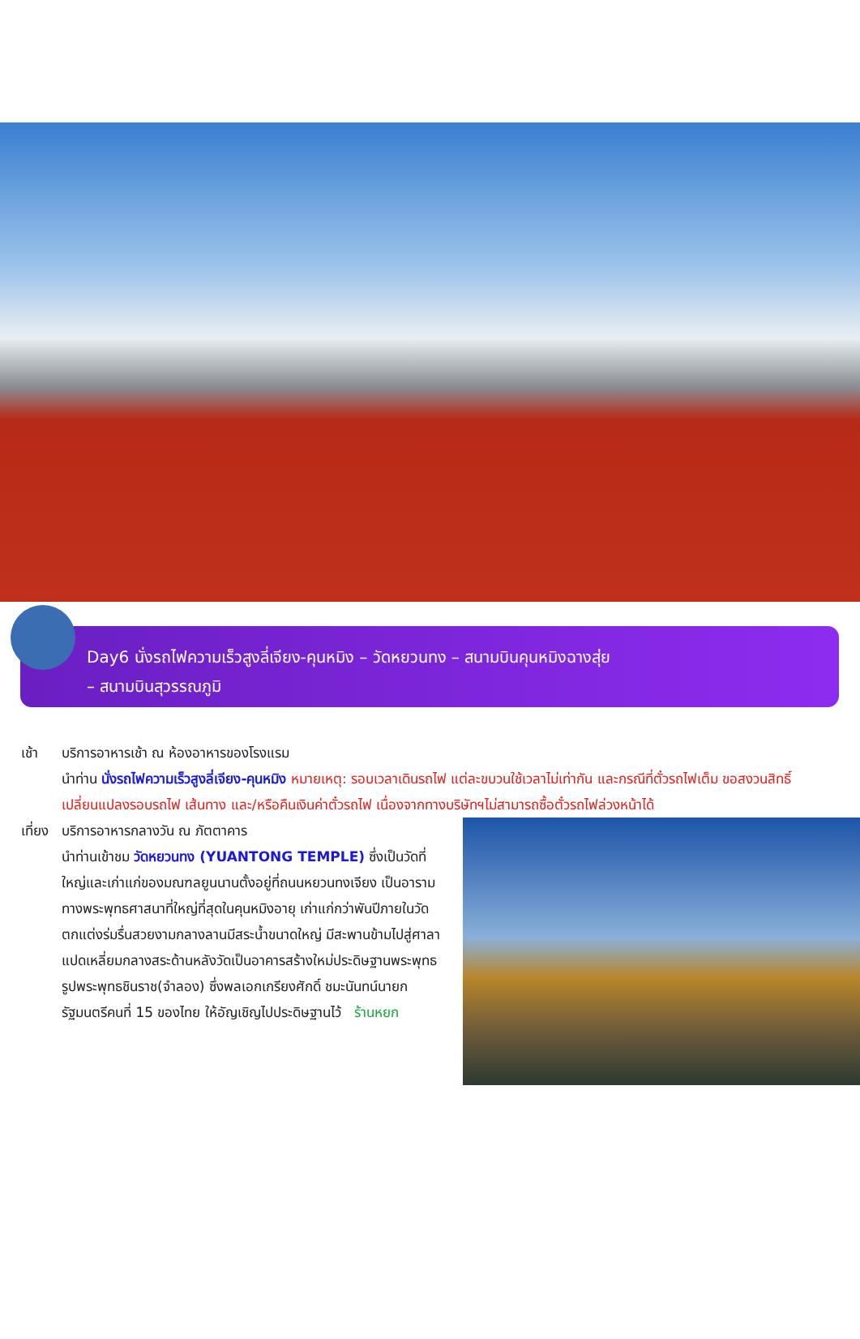Day6 นั่งรถไฟความเร็วสูงลี่เจียง-คุนหมิง – วัดหยวนทง – สนามบินคุนหมิงฉางสุ่ย
– สนามบินสุวรรณภูมิ
เช้า บริการอาหารเช้า ณ ห้องอาหารของโรงแรม
นำท่าน นั่งรถไฟความเร็วสูงลี่เจียง-คุนหมิง หมายเหตุ: รอบเวลาเดินรถไฟ แต่ละขบวนใช้เวลาไม่เท่ากัน และกรณีที่ตั๋วรถไฟเต็ม ขอสงวนสิทธิ์เปลี่ยนแปลงรอบรถไฟ เส้นทาง และ/หรือคืนเงินค่าตั๋วรถไฟ เนื่องจากทางบริษัทฯไม่สามารถซื้อตั๋วรถไฟล่วงหน้าได้
เที่ยง
บริการอาหารกลางวัน ณ ภัตตาคาร
นำท่านเข้าชม วัดหยวนทง (YUANTONG TEMPLE) ซึ่งเป็นวัดที่ใหญ่และเก่าแก่ของมณฑลยูนนานตั้งอยู่ที่ถนนหยวนทงเจียง เป็นอารามทางพระพุทธศาสนาที่ใหญ่ที่สุดในคุนหมิงอายุ เก่าแก่กว่าพันปีภายในวัดตกแต่งร่มรื่นสวยงามกลางลานมีสระน้ำขนาดใหญ่ มีสะพานข้ามไปสู่ศาลาแปดเหลี่ยมกลางสระด้านหลังวัดเป็นอาคารสร้างใหม่ประดิษฐานพระพุทธรูปพระพุทธชินราช(จำลอง) ซึ่งพลเอกเกรียงศักดิ์ ชมะนันทน์นายกรัฐมนตรีคนที่ 15 ของไทย ให้อัญเชิญไปประดิษฐานไว้ ร้านหยก